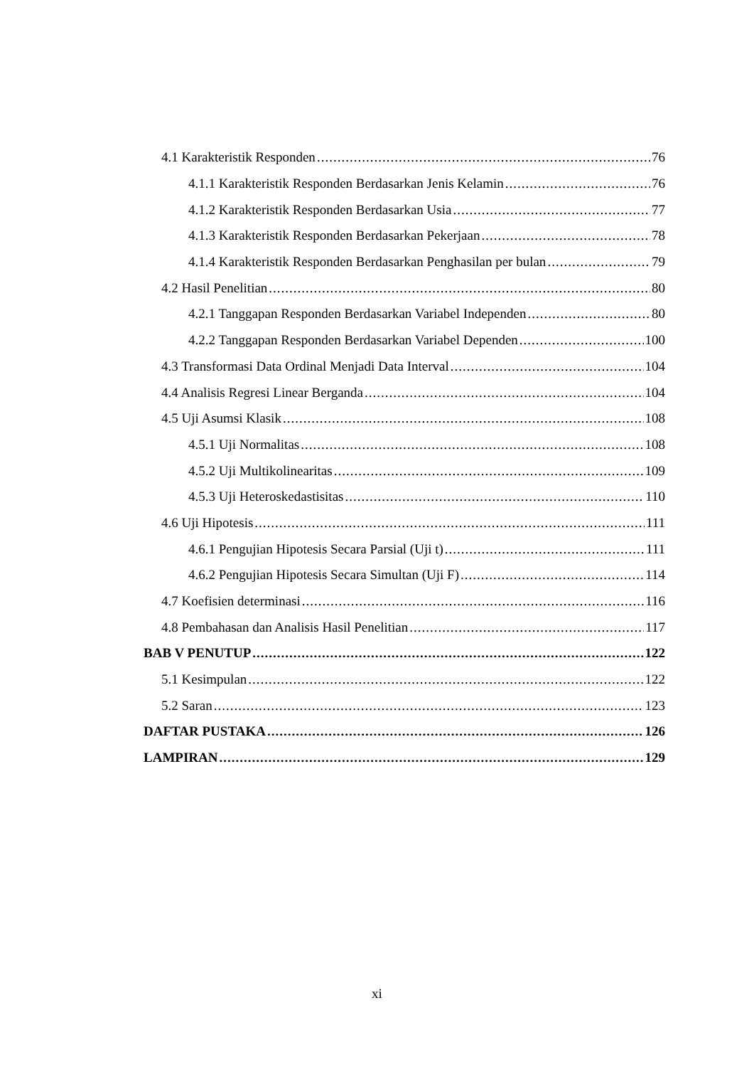4.1 Karakteristik Responden 76
4.1.1 Karakteristik Responden Berdasarkan Jenis Kelamin 76
4.1.2 Karakteristik Responden Berdasarkan Usia 77
4.1.3 Karakteristik Responden Berdasarkan Pekerjaan 78
4.1.4 Karakteristik Responden Berdasarkan Penghasilan per bulan 79
4.2 Hasil Penelitian 80
4.2.1 Tanggapan Responden Berdasarkan Variabel Independen 80
4.2.2 Tanggapan Responden Berdasarkan Variabel Dependen 100
4.3 Transformasi Data Ordinal Menjadi Data Interval 104
4.4 Analisis Regresi Linear Berganda 104
4.5 Uji Asumsi Klasik 108
4.5.1 Uji Normalitas 108
4.5.2 Uji Multikolinearitas 109
4.5.3 Uji Heteroskedastisitas 110
4.6 Uji Hipotesis 111
4.6.1 Pengujian Hipotesis Secara Parsial (Uji t) 111
4.6.2 Pengujian Hipotesis Secara Simultan (Uji F) 114
4.7 Koefisien determinasi 116
4.8 Pembahasan dan Analisis Hasil Penelitian 117
BAB V PENUTUP 122
5.1 Kesimpulan 122
5.2 Saran 123
DAFTAR PUSTAKA 126
LAMPIRAN 129
xi